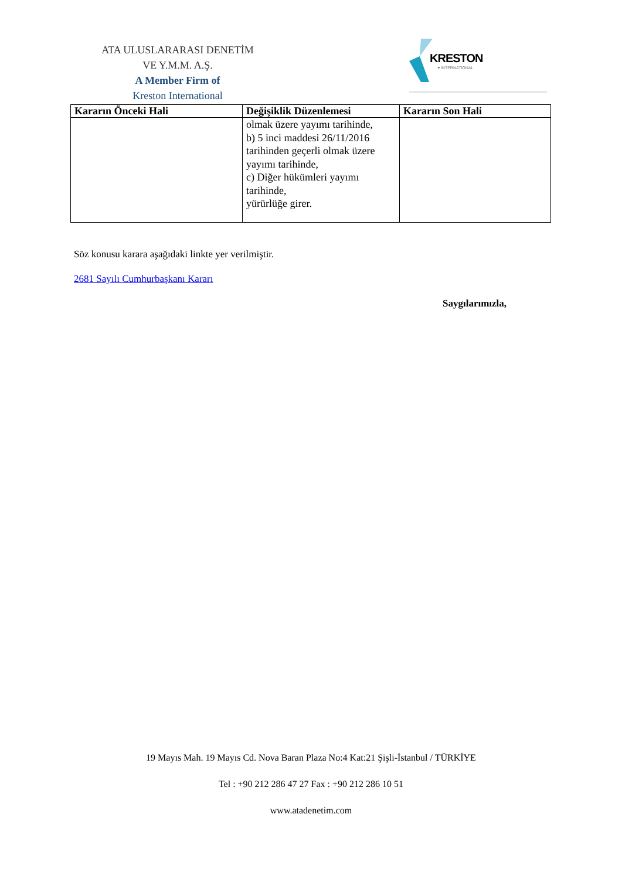ATA ULUSLARARASI DENETİM
VE Y.M.M. A.Ş.
A Member Firm of
Kreston International
KRESTON
▼INTERNATIONAL
| Kararın Önceki Hali | Değişiklik Düzenlemesi | Kararın Son Hali |
| --- | --- | --- |
| | olmak üzere yayımı tarihinde, b) 5 inci maddesi 26/11/2016 tarihinden geçerli olmak üzere yayımı tarihinde, c) Diğer hükümleri yayımı tarihinde, yürürlüğe girer. | |
Söz konusu karara aşağıdaki linkte yer verilmiştir.
2681 Sayılı Cumhurbaşkanı Kararı
Saygılarımızla,
19 Mayıs Mah. 19 Mayıs Cd. Nova Baran Plaza No:4 Kat:21 Şişli-İstanbul / TÜRKİYE
Tel : +90 212 286 47 27 Fax : +90 212 286 10 51
www.atadenetim.com